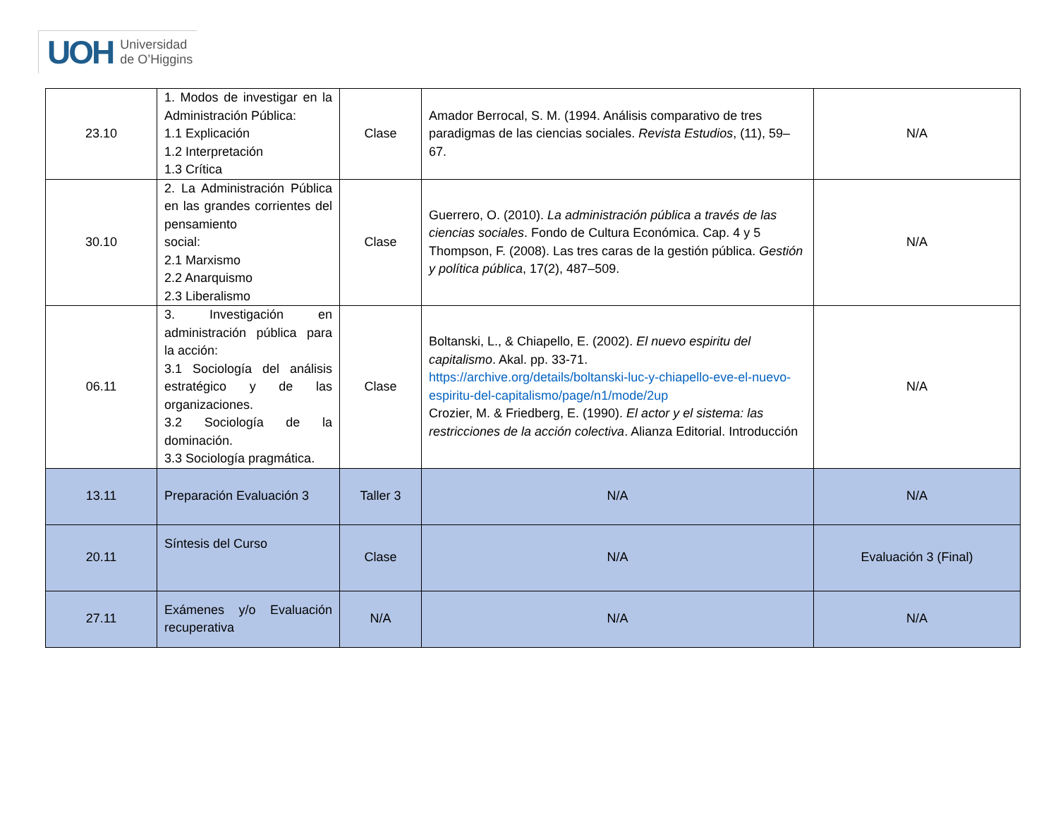UOH Universidad
de O’Higgins
| 23.10 | 1. Modos de investigar en la Administración Pública: 1.1 Explicación 1.2 Interpretación 1.3 Crítica | Clase | Amador Berrocal, S. M. (1994. Análisis comparativo de tres paradigmas de las ciencias sociales. Revista Estudios , (11), 59–67. | N/A |
| 30.10 | 2. La Administración Pública en las grandes corrientes del pensamiento social: 2.1 Marxismo 2.2 Anarquismo 2.3 Liberalismo | Clase | Guerrero, O. (2010). La administración pública a través de las ciencias sociales . Fondo de Cultura Económica. Cap. 4 y 5 Thompson, F. (2008). Las tres caras de la gestión pública. Gestión y política pública , 17(2), 487–509. | N/A |
| 06.11 | 3. Investigación en administración pública para la acción: 3.1 Sociología del análisis estratégico y de las organizaciones. 3.2 Sociología de la dominación. 3.3 Sociología pragmática. | Clase | Boltanski, L., & Chiapello, E. (2002). El nuevo espiritu del capitalismo . Akal. pp. 33-71. https://archive.org/details/boltanski-luc-y-chiapello-eve-el-nuevo-espiritu-del-capitalismo/page/n1/mode/2up Crozier, M. & Friedberg, E. (1990). El actor y el sistema: las restricciones de la acción colectiva . Alianza Editorial. Introducción | N/A |
| 13.11 | Preparación Evaluación 3 | Taller 3 | N/A | N/A |
| 20.11 | Síntesis del Curso | Clase | N/A | Evaluación 3 (Final) |
| 27.11 | Exámenes y/o Evaluación recuperativa | N/A | N/A | N/A |